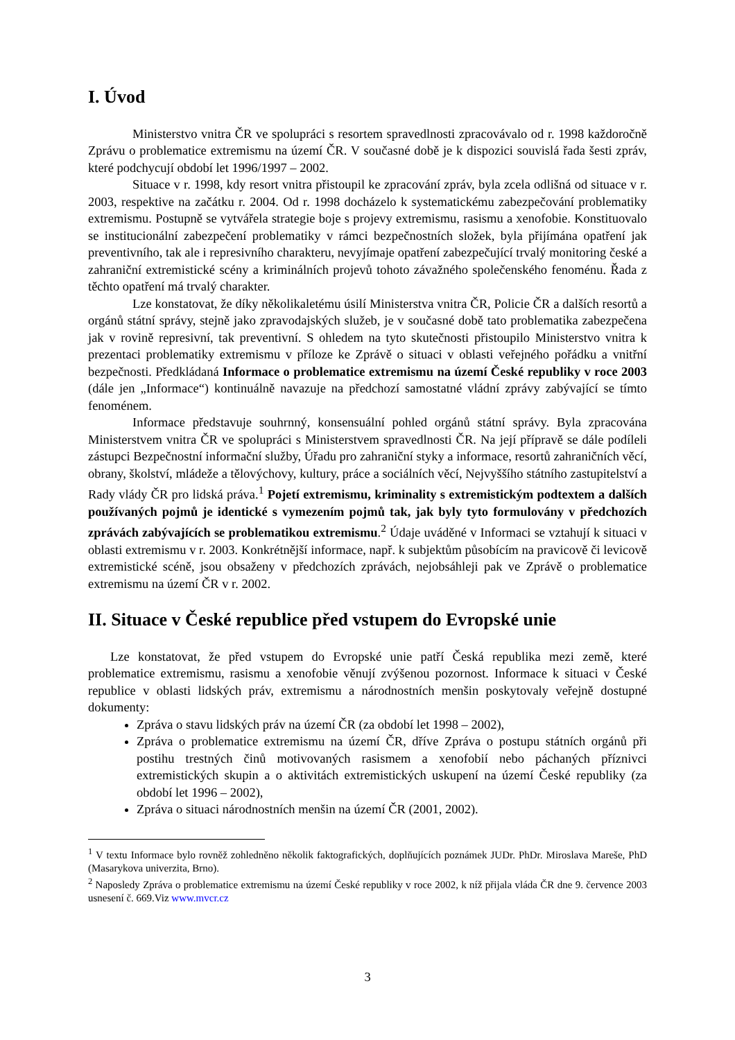I. Úvod
Ministerstvo vnitra ČR ve spolupráci s resortem spravedlnosti zpracovávalo od r. 1998 každoročně Zprávu o problematice extremismu na území ČR. V současné době je k dispozici souvislá řada šesti zpráv, které podchycují období let 1996/1997 – 2002.
Situace v r. 1998, kdy resort vnitra přistoupil ke zpracování zpráv, byla zcela odlišná od situace v r. 2003, respektive na začátku r. 2004. Od r. 1998 docházelo k systematickému zabezpečování problematiky extremismu. Postupně se vytvářela strategie boje s projevy extremismu, rasismu a xenofobie. Konstituovalo se institucionální zabezpečení problematiky v rámci bezpečnostních složek, byla přijímána opatření jak preventivního, tak ale i represivního charakteru, nevyjímaje opatření zabezpečující trvalý monitoring české a zahraniční extremistické scény a kriminálních projevů tohoto závažného společenského fenoménu. Řada z těchto opatření má trvalý charakter.
Lze konstatovat, že díky několikaletému úsilí Ministerstva vnitra ČR, Policie ČR a dalších resortů a orgánů státní správy, stejně jako zpravodajských služeb, je v současné době tato problematika zabezpečena jak v rovině represivní, tak preventivní. S ohledem na tyto skutečnosti přistoupilo Ministerstvo vnitra k prezentaci problematiky extremismu v příloze ke Zprávě o situaci v oblasti veřejného pořádku a vnitřní bezpečnosti. Předkládaná Informace o problematice extremismu na území České republiky v roce 2003 (dále jen „Informace“) kontinuálně navazuje na předchozí samostatné vládní zprávy zabývající se tímto fenoménem.
Informace představuje souhrnný, konsensuální pohled orgánů státní správy. Byla zpracována Ministerstvem vnitra ČR ve spolupráci s Ministerstvem spravedlnosti ČR. Na její přípravě se dále podíleli zástupci Bezpečnostní informační služby, Úřadu pro zahraniční styky a informace, resortů zahraničních věcí, obrany, školství, mládeže a tělovýchovy, kultury, práce a sociálních věcí, Nejvyššího státního zastupitelství a Rady vlády ČR pro lidská práva.<sup>1</sup> Pojetí extremismu, kriminality s extremistickým podtextem a dalších používaných pojmů je identické s vymezením pojmů tak, jak byly tyto formulovány v předchozích zprávách zabývajících se problematikou extremismu.<sup>2</sup> Údaje uváděné v Informaci se vztahují k situaci v oblasti extremismu v r. 2003. Konkrétnější informace, např. k subjektům působícím na pravicově či levicově extremistické scéně, jsou obsaženy v předchozích zprávách, nejobsáhleji pak ve Zprávě o problematice extremismu na území ČR v r. 2002.
II. Situace v České republice před vstupem do Evropské unie
Lze konstatovat, že před vstupem do Evropské unie patří Česká republika mezi země, které problematice extremismu, rasismu a xenofobie věnují zvýšenou pozornost. Informace k situaci v České republice v oblasti lidských práv, extremismu a národnostních menšin poskytovaly veřejně dostupné dokumenty:
Zpráva o stavu lidských práv na území ČR (za období let 1998 – 2002),
Zpráva o problematice extremismu na území ČR, dříve Zpráva o postupu státních orgánů při postihu trestných činů motivovaných rasismem a xenofobií nebo páchaných příznivci extremistických skupin a o aktivitách extremistických uskupení na území České republiky (za období let 1996 – 2002),
Zpráva o situaci národnostních menšin na území ČR (2001, 2002).
<sup>1</sup> V textu Informace bylo rovněž zohledněno několik faktografických, doplňujících poznámek JUDr. PhDr. Miroslava Mareše, PhD (Masarykova univerzita, Brno).
<sup>2</sup> Naposledy Zpráva o problematice extremismu na území České republiky v roce 2002, k níž přijala vláda ČR dne 9. července 2003 usnesení č. 669.Viz www.mvcr.cz
3